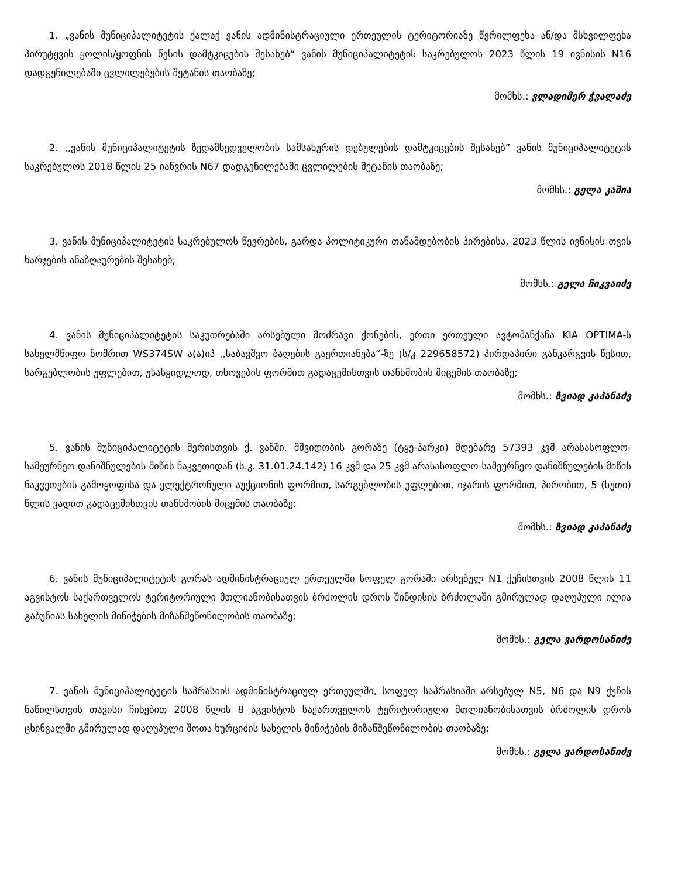1. „ვანის მუნიციპალიტეტის ქალაქ ვანის ადმინისტრაციული ერთეულის ტერიტორიაზე წვრილფეხა ან/და მსხვილფეხა პირუტყვის ყოლის/ყოფნის წესის დამტკიცების შესახებ“ ვანის მუნიციპალიტეტის საკრებულოს 2023 წლის 19 ივნისის N16 დადგენილებაში ცვლილებების შეტანის თაობაზე;
მომხს.: ვლადიმერ ჭვალაძე
2. ,,ვანის მუნიციპალიტეტის ზედამხედველობის სამსახურის დებულების დამტკიცების შესახებ” ვანის მუნიციპალიტეტის საკრებულოს 2018 წლის 25 იანვრის N67 დადგენილებაში ცვლილების შეტანის თაობაზე;
მომხს.: გელა კაშია
3. ვანის მუნიციპალიტეტის საკრებულოს წევრების, გარდა პოლიტიკური თანამდებობის პირებისა, 2023 წლის ივნისის თვის ხარჯების ანაზღაურების შესახებ;
მომხს.: გელა ჩიკვაიძე
4. ვანის მუნიციპალიტეტის საკუთრებაში არსებული მოძრავი ქონების, ერთი ერთეული ავტომანქანა KIA OPTIMA-ს სახელმწიფო ნომრით WS374SW ა(ა)იპ ,,საბავშვო ბაღების გაერთიანება“-ზე (ს/კ 229658572) პირდაპირი განკარგვის წესით, სარგებლობის უფლებით, უსასყიდლოდ, თხოვების ფორმით გადაცემისთვის თანხმობის მიცემის თაობაზე;
მომხს.: ზვიად კაპანაძე
5. ვანის მუნიციპალიტეტის მერისთვის ქ. ვანში, მშვიდობის გორაზე (ტყე-პარკი) მდებარე 57393 კვმ არასასოფლო-სამეურნეო დანიშნულების მიწის ნაკვეთიდან (ს.კ. 31.01.24.142) 16 კვმ და 25 კვმ არასასოფლო-სამეურნეო დანიშნულების მიწის ნაკვეთების გამოყოფისა და ელექტრონული აუქციონის ფორმით, სარგებლობის უფლებით, იჯარის ფორმით, პირობით, 5 (ხუთი) წლის ვადით გადაცემისთვის თანხმობის მიცემის თაობაზე;
მომხს.: ზვიად კაპანაძე
6. ვანის მუნიციპალიტეტის გორას ადმინისტრაციულ ერთეულში სოფელ გორაში არსებულ N1 ქუჩისთვის 2008 წლის 11 აგვისტოს საქართველოს ტერიტორიული მთლიანობისათვის ბრძოლის დროს შინდისის ბრძოლაში გმირულად დაღუპული ილია გაბუნიას სახელის მინიჭების მიზანშეწონილობის თაობაზე;
მომხს.: გელა ვარდოსანიძე
7. ვანის მუნიციპალიტეტის საპრასიის ადმინისტრაციულ ერთეულში, სოფელ საპრასიაში არსებულ N5, N6 და N9 ქუჩის ნაწილსთვის თავისი ჩიხებით 2008 წლის 8 აგვისტოს საქართველოს ტერიტორიული მთლიანობისათვის ბრძოლის დროს ცხინვალში გმირულად დაღუპული შოთა ხურციძის სახელის მინიჭების მიზანშეწონილობის თაობაზე;
მომხს.: გელა ვარდოსანიძე